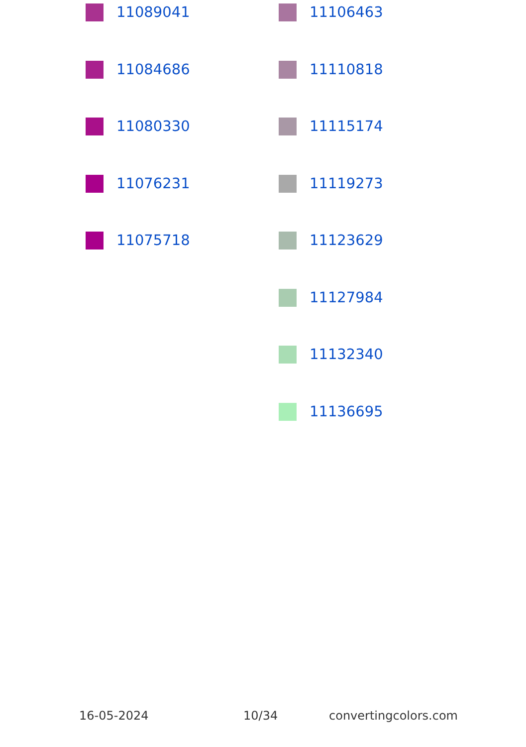11089041
11084686
11080330
11076231
11075718
11106463
11110818
11115174
11119273
11123629
11127984
11132340
11136695
16-05-2024 10/34 convertingcolors.com